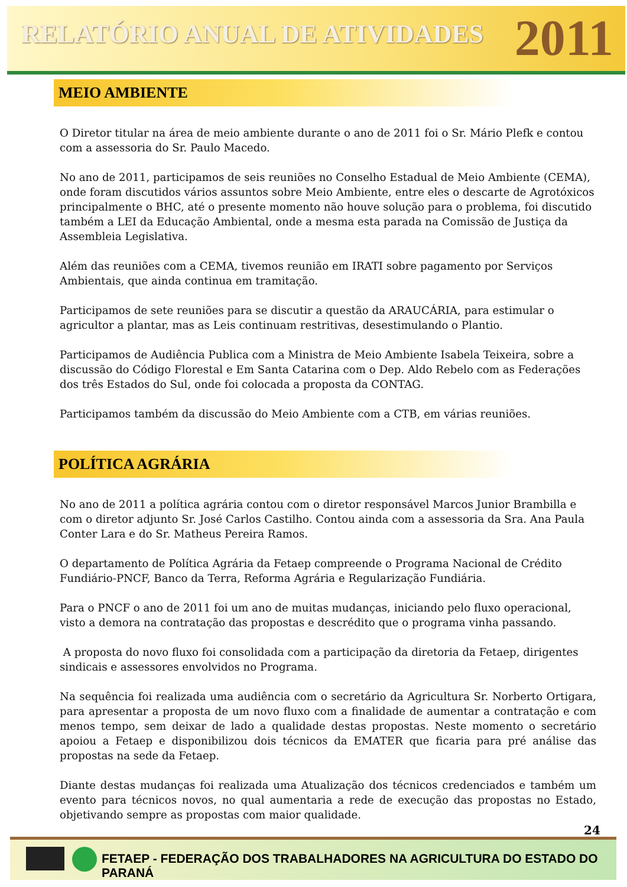RELATÓRIO ANUAL DE ATIVIDADES
2011
MEIO AMBIENTE
O Diretor titular na área de meio ambiente durante o ano de 2011 foi o Sr. Mário Plefk e contou com a assessoria do Sr. Paulo Macedo.
No ano de 2011, participamos de seis reuniões no Conselho Estadual de Meio Ambiente (CEMA), onde foram discutidos vários assuntos sobre Meio Ambiente, entre eles o descarte de Agrotóxicos principalmente o BHC, até o presente momento não houve solução para o problema, foi discutido também a LEI da Educação Ambiental, onde a mesma esta parada na Comissão de Justiça da Assembleia Legislativa.
Além das reuniões com a CEMA, tivemos reunião em IRATI sobre pagamento por Serviços Ambientais, que ainda continua em tramitação.
Participamos de sete reuniões para se discutir a questão da ARAUCÁRIA, para estimular o agricultor a plantar, mas as Leis continuam restritivas, desestimulando o Plantio.
Participamos de Audiência Publica com a Ministra de Meio Ambiente Isabela Teixeira, sobre a discussão do Código Florestal e Em Santa Catarina com o Dep. Aldo Rebelo com as Federações dos três Estados do Sul, onde foi colocada a proposta da CONTAG.
Participamos também da discussão do Meio Ambiente com a CTB, em várias reuniões.
POLÍTICA AGRÁRIA
No ano de 2011 a política agrária contou com o diretor responsável Marcos Junior Brambilla e com o diretor adjunto Sr. José Carlos Castilho. Contou ainda com a assessoria da Sra. Ana Paula Conter Lara e do Sr. Matheus Pereira Ramos.
O departamento de Política Agrária da Fetaep compreende o Programa Nacional de Crédito Fundiário-PNCF, Banco da Terra, Reforma Agrária e Regularização Fundiária.
Para o PNCF o ano de 2011 foi um ano de muitas mudanças, iniciando pelo fluxo operacional, visto a demora na contratação das propostas e descrédito que o programa vinha passando.
A proposta do novo fluxo foi consolidada com a participação da diretoria da Fetaep, dirigentes sindicais e assessores envolvidos no Programa.
Na sequência foi realizada uma audiência com o secretário da Agricultura Sr. Norberto Ortigara, para apresentar a proposta de um novo fluxo com a finalidade de aumentar a contratação e com menos tempo, sem deixar de lado a qualidade destas propostas. Neste momento o secretário apoiou a Fetaep e disponibilizou dois técnicos da EMATER que ficaria para pré análise das propostas na sede da Fetaep.
Diante destas mudanças foi realizada uma Atualização dos técnicos credenciados e também um evento para técnicos novos, no qual aumentaria a rede de execução das propostas no Estado, objetivando sempre as propostas com maior qualidade.
24
FETAEP - FEDERAÇÃO DOS TRABALHADORES NA AGRICULTURA DO ESTADO DO PARANÁ